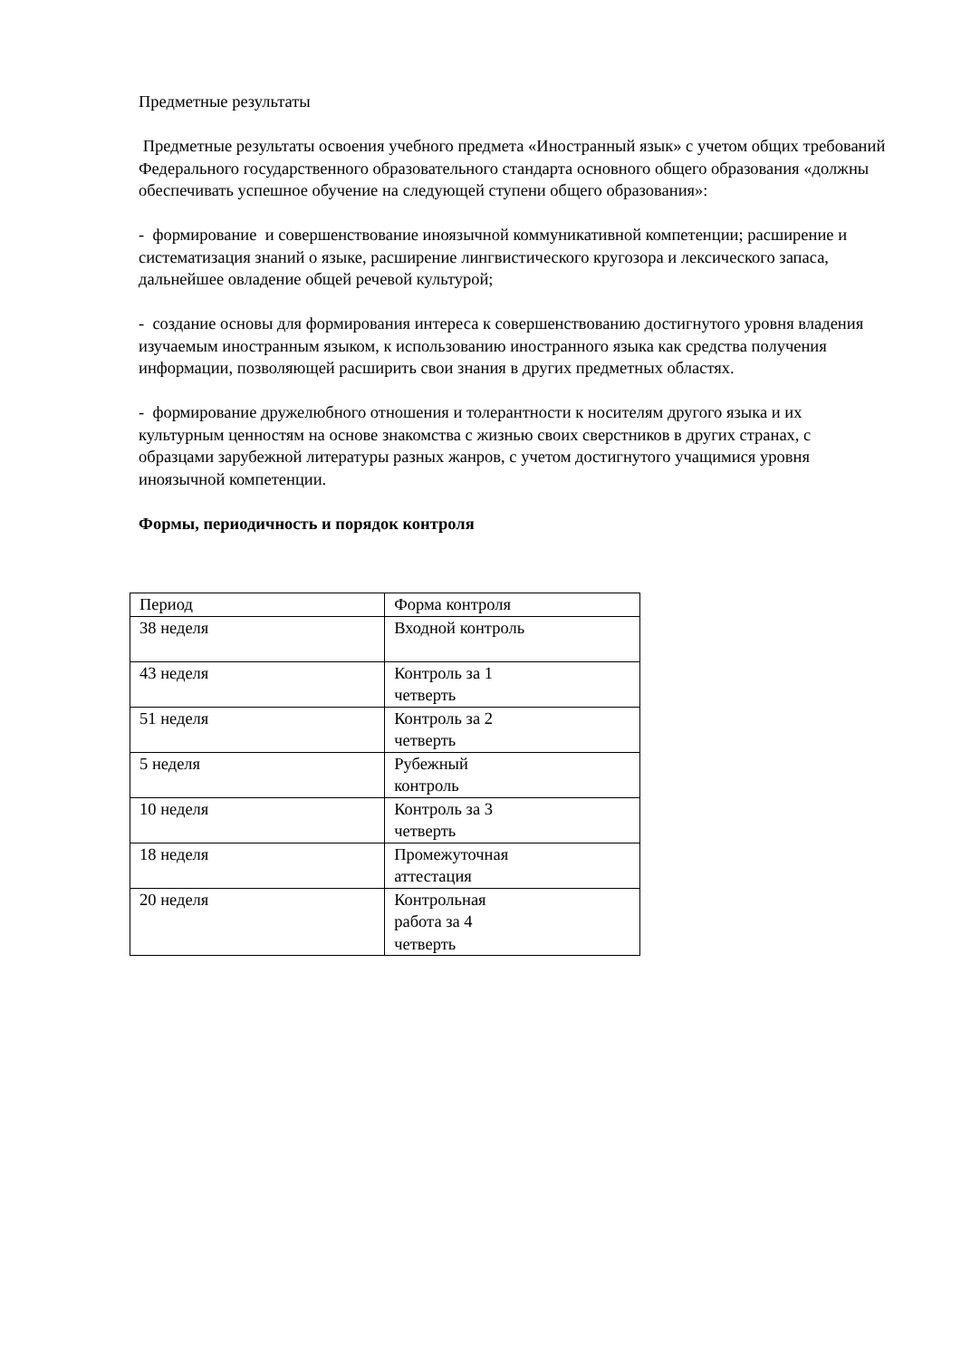Предметные результаты
Предметные результаты освоения учебного предмета «Иностранный язык» с учетом общих требований Федерального государственного образовательного стандарта основного общего образования «должны обеспечивать успешное обучение на следующей ступени общего образования»:
- формирование и совершенствование иноязычной коммуникативной компетенции; расширение и систематизация знаний о языке, расширение лингвистического кругозора и лексического запаса, дальнейшее овладение общей речевой культурой;
- создание основы для формирования интереса к совершенствованию достигнутого уровня владения изучаемым иностранным языком, к использованию иностранного языка как средства получения информации, позволяющей расширить свои знания в других предметных областях.
- формирование дружелюбного отношения и толерантности к носителям другого языка и их культурным ценностям на основе знакомства с жизнью своих сверстников в других странах, с образцами зарубежной литературы разных жанров, с учетом достигнутого учащимися уровня иноязычной компетенции.
Формы, периодичность и порядок контроля
| Период | Форма контроля |
| 38 неделя | Входной контроль |
| 43 неделя | Контроль за 1 четверть |
| 51 неделя | Контроль за 2 четверть |
| 5 неделя | Рубежный контроль |
| 10 неделя | Контроль за 3 четверть |
| 18 неделя | Промежуточная аттестация |
| 20 неделя | Контрольная работа за 4 четверть |